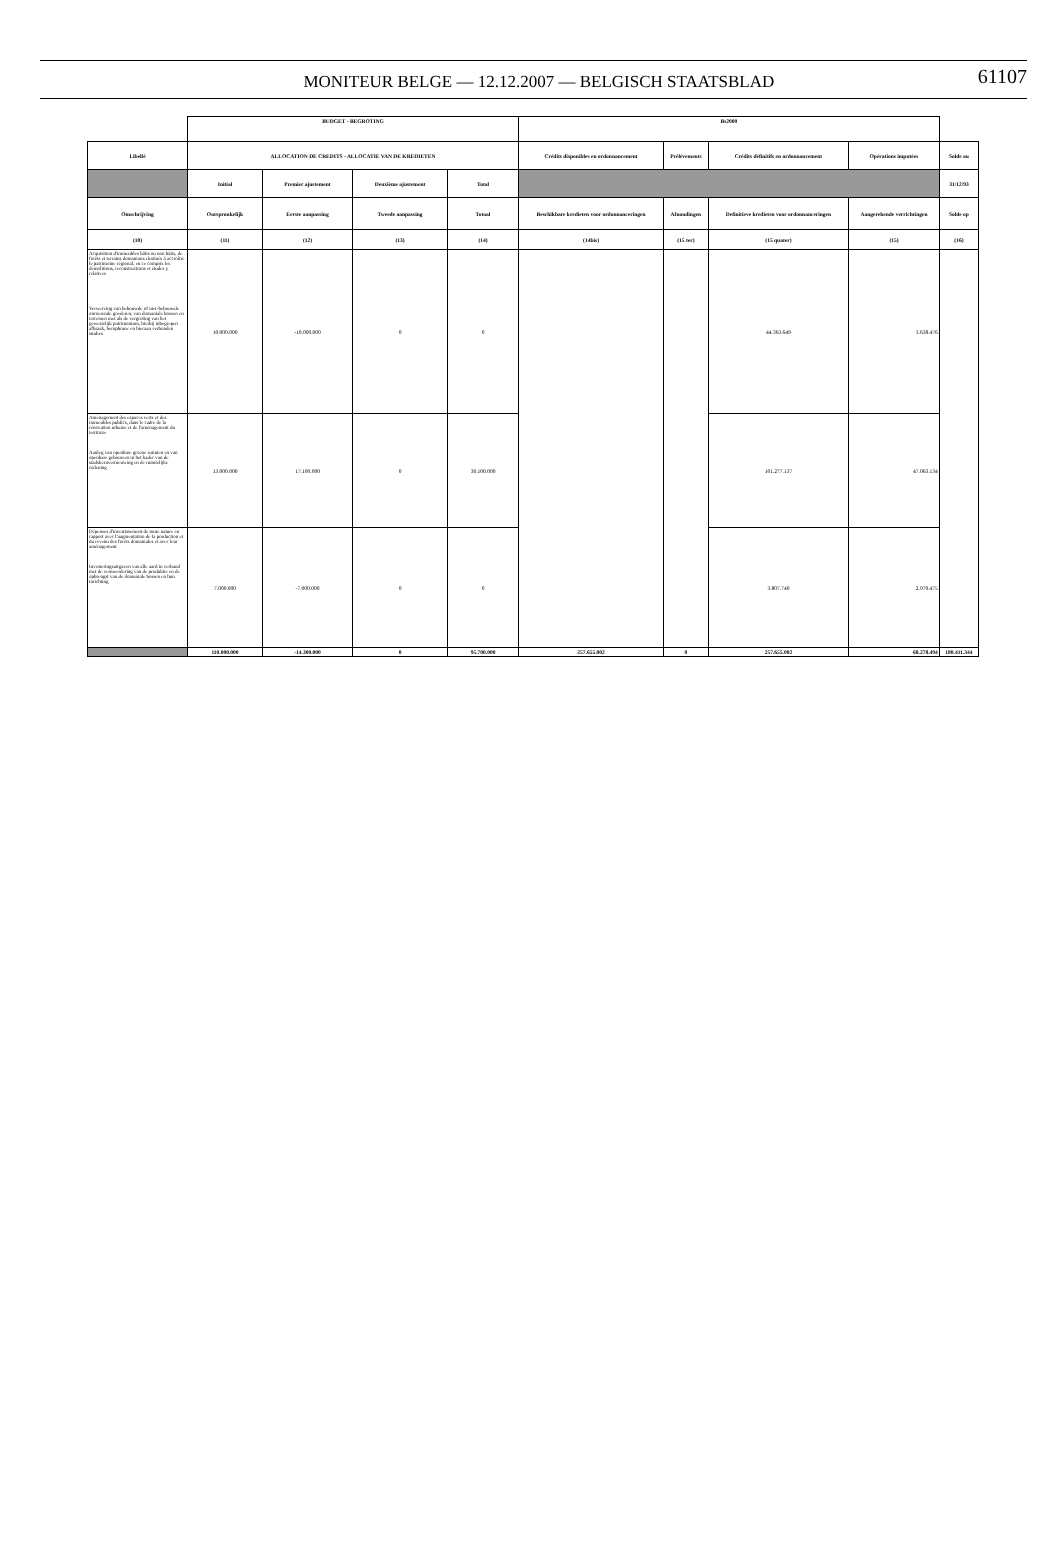MONITEUR BELGE — 12.12.2007 — BELGISCH STAATSBLAD
61107
| | BUDGET - BEGROTING | | | | Bs2000 | | | | |
| Libellé | ALLOCATION DE CREDITS - ALLOCATIE VAN DE KREDIETEN | | | | Crédits disponibles en ordonnancement | Prélèvements | Crédits définitifs en ordonnancement | Opérations imputées | Solde au |
| | Initial | Premier ajustement | Deuxième ajustement | Total | | | | | 31/12/93 |
| Omschrijving | Oorspronkelijk | Eerste aanpassing | Tweede aanpassing | Totaal | Beschikbare kredieten voor ordonnanceringen | Afnoudingen | Definitieve kredieten voor ordonnanceringen | Aangerekende verrichtingen | Solde op |
| (10) | (11) | (12) | (13) | (14) | (14bis) | (15 ter) | (15 quater) | (15) | (16) |
| Acquisition d'immeubles bâtis ou non bâtis, de forêts et terrains domaniaux destinés à accroître le patrimoine régional, en ce compris les démolitions, reconstructions et études y relatives Verwerving van bebouwde of niet-bebouwde onroerende goederen, van domaniale bossen en terreinen met als de vergroting van het gewestelijk patrimonium, hierbij inbegrepen afbraak, heropbouw en hieraan verbonden studies | 10.000.000 | -10.000.000 | 0 | 0 | | | 44.363.649 | 3.638.476 | |
| Aménagement des espaces verts et des immeubles publics, dans le cadre de la rénovation urbaine et de l'aménagement du territoire Aanleg van openbare groene ruimten en van openbare gebouwen in het kader van de stadskernvernieuwing en de ruimtelijke ordening | 13.000.000 | 17.100.000 | 0 | 30.100.000 | | | 101.277.137 | 47.063.134 | |
| Dépenses d'investissement de toute nature en rapport avec l'augmentation de la production et du revenu des forêts domaniales et avec leur aménagement Investeringsuitgaven van alle aard in verband met de vermeerdering van de produktie en de opbrengst van de domaniale bossen en hun inrichting | 7.000.000 | -7.000.000 | 0 | 0 | | | 3.807.740 | 2.970.475 | |
| | 110.000.000 | -14.300.000 | 0 | 95.700.000 | 257.655.002 | 0 | 257.655.002 | 68.278.494 | 180.411.344 |